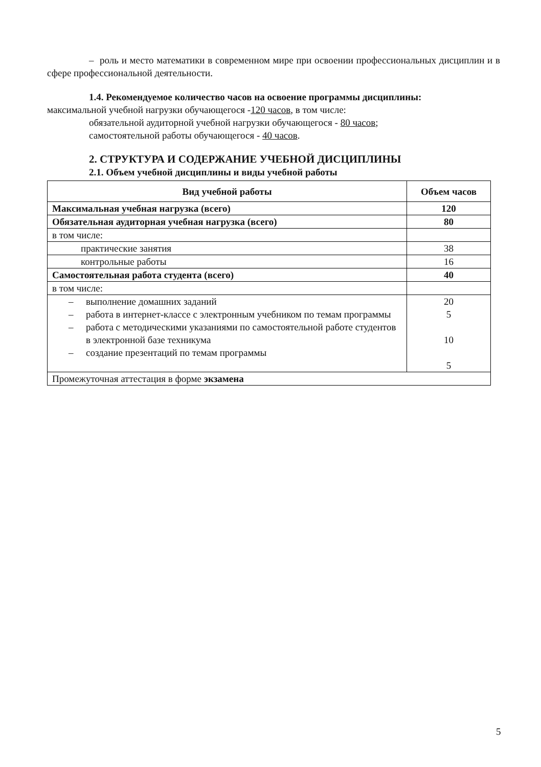– роль и место математики в современном мире при освоении профессиональных дисциплин и в сфере профессиональной деятельности.
1.4. Рекомендуемое количество часов на освоение программы дисциплины:
максимальной учебной нагрузки обучающегося -120 часов, в том числе:
обязательной аудиторной учебной нагрузки обучающегося - 80 часов;
самостоятельной работы обучающегося - 40 часов.
2. СТРУКТУРА И СОДЕРЖАНИЕ УЧЕБНОЙ ДИСЦИПЛИНЫ
2.1. Объем учебной дисциплины и виды учебной работы
| Вид учебной работы | Объем часов |
| --- | --- |
| Максимальная учебная нагрузка (всего) | 120 |
| Обязательная аудиторная учебная нагрузка (всего) | 80 |
| в том числе: | |
| практические занятия | 38 |
| контрольные работы | 16 |
| Самостоятельная работа студента (всего) | 40 |
| в том числе: | |
| – выполнение домашних заданий – работа в интернет-классе с электронным учебником по темам программы – работа с методическими указаниями по самостоятельной работе студентов в электронной базе техникума – создание презентаций по темам программы | 20 5 10 5 |
| Промежуточная аттестация в форме экзамена | |
5